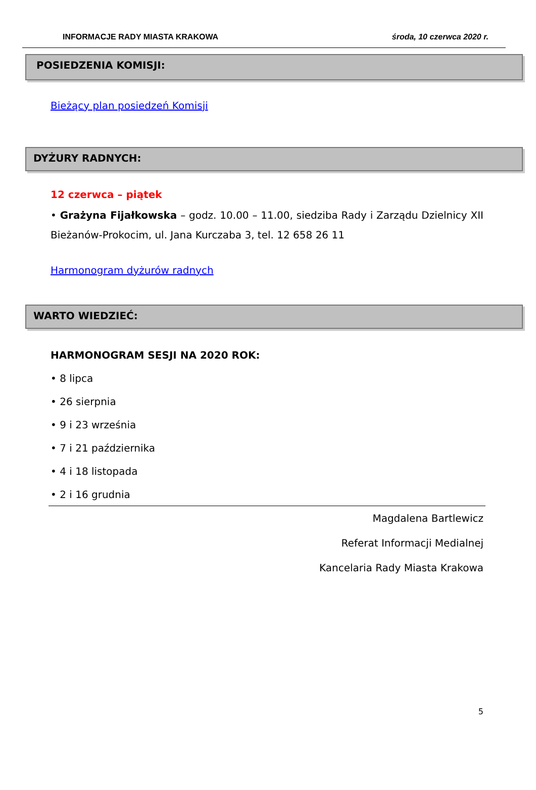INFORMACJE RADY MIASTA KRAKOWA środa, 10 czerwca 2020 r.
POSIEDZENIA KOMISJI:
Bieżący plan posiedzeń Komisji
DYŻURY RADNYCH:
12 czerwca – piątek
• Grażyna Fijałkowska – godz. 10.00 – 11.00, siedziba Rady i Zarządu Dzielnicy XII Bieżanów-Prokocim, ul. Jana Kurczaba 3, tel. 12 658 26 11
Harmonogram dyżurów radnych
WARTO WIEDZIEĆ:
HARMONOGRAM SESJI NA 2020 ROK:
• 8 lipca
• 26 sierpnia
• 9 i 23 września
• 7 i 21 października
• 4 i 18 listopada
• 2 i 16 grudnia
Magdalena Bartlewicz
Referat Informacji Medialnej
Kancelaria Rady Miasta Krakowa
5